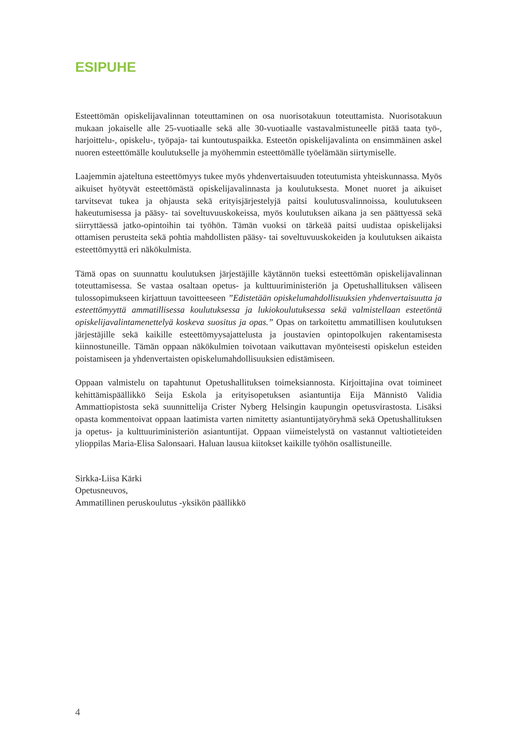ESIPUHE
Esteettömän opiskelijavalinnan toteuttaminen on osa nuorisotakuun toteuttamista. Nuorisotakuun mukaan jokaiselle alle 25-vuotiaalle sekä alle 30-vuotiaalle vastavalmistuneelle pitää taata työ-, harjoittelu-, opiskelu-, työpaja- tai kuntoutuspaikka. Esteetön opiskelijavalinta on ensimmäinen askel nuoren esteettömälle koulutukselle ja myöhemmin esteettömälle työelämään siirtymiselle.
Laajemmin ajateltuna esteettömyys tukee myös yhdenvertaisuuden toteutumista yhteiskunnassa. Myös aikuiset hyötyvät esteettömästä opiskelijavalinnasta ja koulutuksesta. Monet nuoret ja aikuiset tarvitsevat tukea ja ohjausta sekä erityisjärjestelyjä paitsi koulutusvalinnoissa, koulutukseen hakeutumisessa ja pääsy- tai soveltuvuuskokeissa, myös koulutuksen aikana ja sen päättyessä sekä siirryttäessä jatko-opintoihin tai työhön. Tämän vuoksi on tärkeää paitsi uudistaa opiskelijaksi ottamisen perusteita sekä pohtia mahdollisten pääsy- tai soveltuvuuskokeiden ja koulutuksen aikaista esteettömyyttä eri näkökulmista.
Tämä opas on suunnattu koulutuksen järjestäjille käytännön tueksi esteettömän opiskelijavalinnan toteuttamisessa. Se vastaa osaltaan opetus- ja kulttuuriministeriön ja Opetushallituksen väliseen tulossopimukseen kirjattuun tavoitteeseen ”Edistetään opiskelumahdollisuuksien yhdenvertaisuutta ja esteettömyyttä ammatillisessa koulutuksessa ja lukiokoulutuksessa sekä valmistellaan esteetöntä opiskelijavalintamenettelyä koskeva suositus ja opas.” Opas on tarkoitettu ammatillisen koulutuksen järjestäjille sekä kaikille esteettömyysajattelusta ja joustavien opintopolkujen rakentamisesta kiinnostuneille. Tämän oppaan näkökulmien toivotaan vaikuttavan myönteisesti opiskelun esteiden poistamiseen ja yhdenvertaisten opiskelumahdollisuuksien edistämiseen.
Oppaan valmistelu on tapahtunut Opetushallituksen toimeksiannosta. Kirjoittajina ovat toimineet kehittämispäällikkö Seija Eskola ja erityisopetuksen asiantuntija Eija Männistö Validia Ammattiopistosta sekä suunnittelija Crister Nyberg Helsingin kaupungin opetusvirastosta. Lisäksi opasta kommentoivat oppaan laatimista varten nimitetty asiantuntijatyöryhmä sekä Opetushallituksen ja opetus- ja kulttuuriministeriön asiantuntijat. Oppaan viimeistelystä on vastannut valtiotieteiden ylioppilas Maria-Elisa Salonsaari. Haluan lausua kiitokset kaikille työhön osallistuneille.
Sirkka-Liisa Kärki
Opetusneuvos,
Ammatillinen peruskoulutus -yksikön päällikkö
4